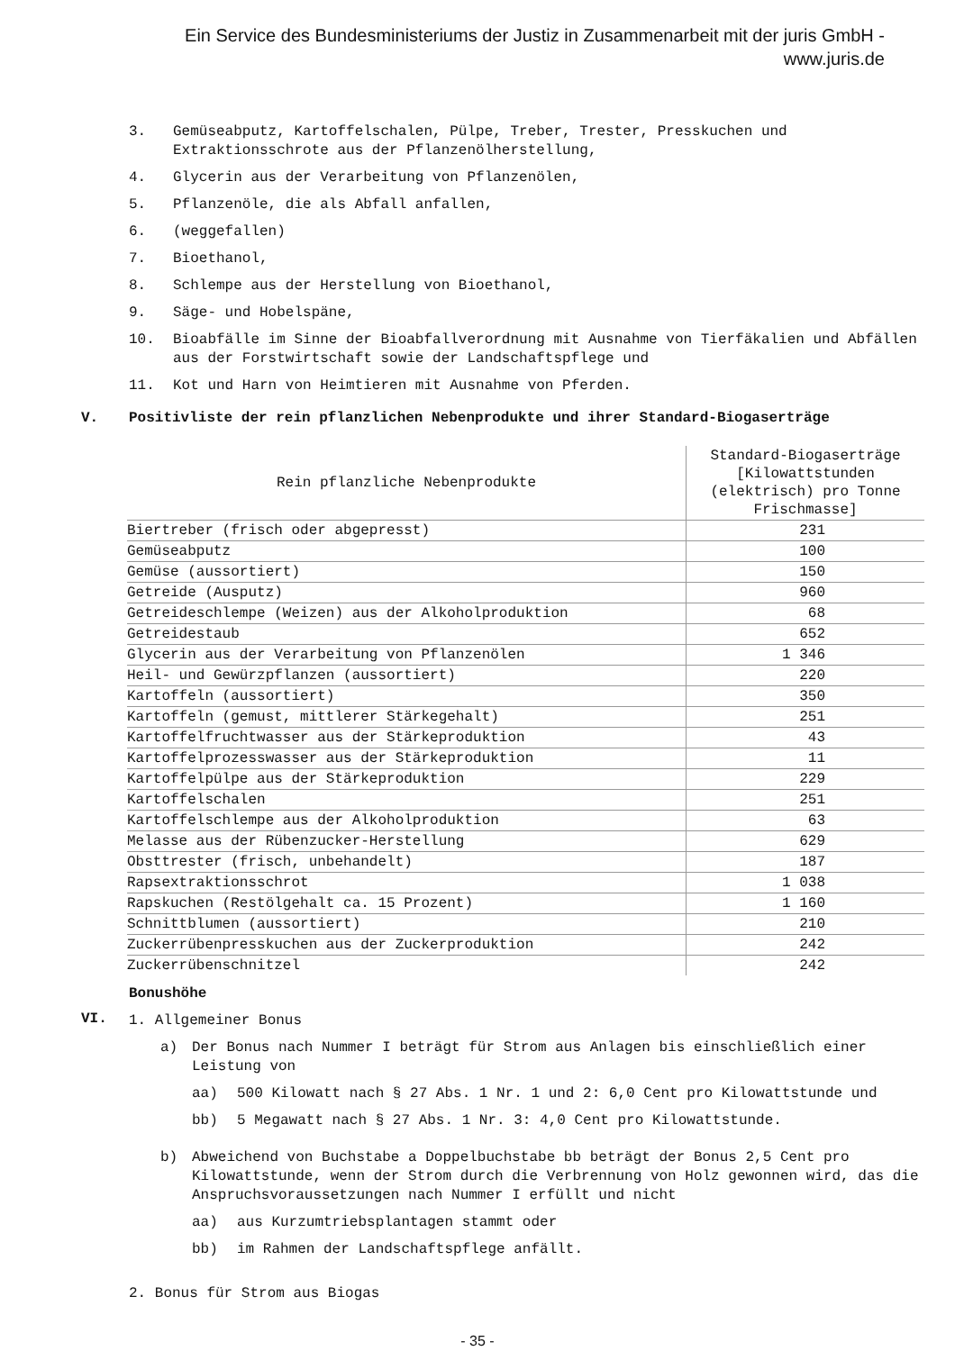Ein Service des Bundesministeriums der Justiz in Zusammenarbeit mit der juris GmbH -
www.juris.de
3. Gemüseabputz, Kartoffelschalen, Pülpe, Treber, Trester, Presskuchen und Extraktionsschrote aus der Pflanzenölherstellung,
4. Glycerin aus der Verarbeitung von Pflanzenölen,
5. Pflanzenöle, die als Abfall anfallen,
6. (weggefallen)
7. Bioethanol,
8. Schlempe aus der Herstellung von Bioethanol,
9. Säge- und Hobelspäne,
10. Bioabfälle im Sinne der Bioabfallverordnung mit Ausnahme von Tierfäkalien und Abfällen aus der Forstwirtschaft sowie der Landschaftspflege und
11. Kot und Harn von Heimtieren mit Ausnahme von Pferden.
V. Positivliste der rein pflanzlichen Nebenprodukte und ihrer Standard-Biogaserträge
| Rein pflanzliche Nebenprodukte | Standard-Biogaserträge [Kilowattstunden (elektrisch) pro Tonne Frischmasse] |
| --- | --- |
| Biertreber (frisch oder abgepresst) | 231 |
| Gemüseabputz | 100 |
| Gemüse (aussortiert) | 150 |
| Getreide (Ausputz) | 960 |
| Getreideschlempe (Weizen) aus der Alkoholproduktion | 68 |
| Getreidestaub | 652 |
| Glycerin aus der Verarbeitung von Pflanzenölen | 1 346 |
| Heil- und Gewürzpflanzen (aussortiert) | 220 |
| Kartoffeln (aussortiert) | 350 |
| Kartoffeln (gemust, mittlerer Stärkegehalt) | 251 |
| Kartoffelfruchtwasser aus der Stärkeproduktion | 43 |
| Kartoffelprozesswasser aus der Stärkeproduktion | 11 |
| Kartoffelpülpe aus der Stärkeproduktion | 229 |
| Kartoffelschalen | 251 |
| Kartoffelschlempe aus der Alkoholproduktion | 63 |
| Melasse aus der Rübenzucker-Herstellung | 629 |
| Obsttrester (frisch, unbehandelt) | 187 |
| Rapsextraktionsschrot | 1 038 |
| Rapskuchen (Restölgehalt ca. 15 Prozent) | 1 160 |
| Schnittblumen (aussortiert) | 210 |
| Zuckerrübenpresskuchen aus der Zuckerproduktion | 242 |
| Zuckerrübenschnitzel | 242 |
VI.
Bonushöhe
1. Allgemeiner Bonus
a) Der Bonus nach Nummer I beträgt für Strom aus Anlagen bis einschließlich einer Leistung von
aa) 500 Kilowatt nach § 27 Abs. 1 Nr. 1 und 2: 6,0 Cent pro Kilowattstunde und
bb) 5 Megawatt nach § 27 Abs. 1 Nr. 3: 4,0 Cent pro Kilowattstunde.
b) Abweichend von Buchstabe a Doppelbuchstabe bb beträgt der Bonus 2,5 Cent pro Kilowattstunde, wenn der Strom durch die Verbrennung von Holz gewonnen wird, das die Anspruchsvoraussetzungen nach Nummer I erfüllt und nicht
aa) aus Kurzumtriebsplantagen stammt oder
bb) im Rahmen der Landschaftspflege anfällt.
2. Bonus für Strom aus Biogas
- 35 -